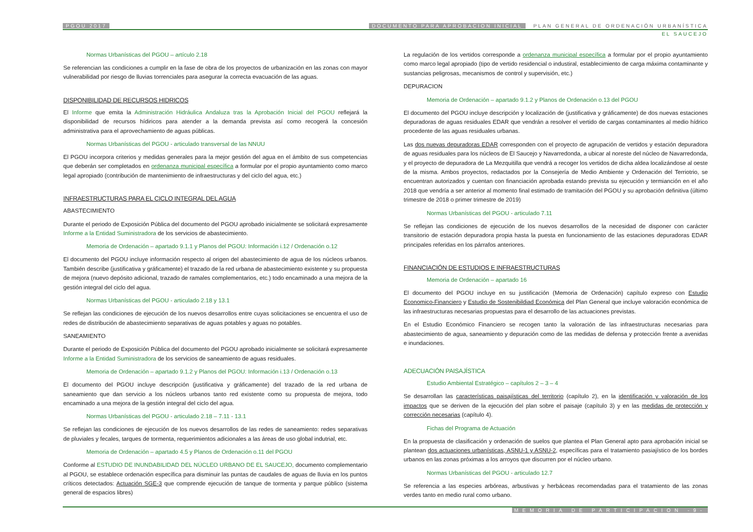PGOU 2017 DOCUMENTO PARA APROBACION INICIAL PLAN GENERAL DE ORDENACIÓN URBANÍSTICA
EL SAUCEJO
Normas Urbanísticas del PGOU – artículo 2.18
Se referencian las condiciones a cumplir en la fase de obra de los proyectos de urbanización en las zonas con mayor vulnerabilidad por riesgo de lluvias torrenciales para asegurar la correcta evacuación de las aguas.
DISPONIBILIDAD DE RECURSOS HIDRICOS
El Informe que emita la Administración Hidráulica Andaluza tras la Aprobación Inicial del PGOU reflejará la disponibilidad de recursos hídiricos para atender a la demanda prevista así como recogerá la concesión administrativa para el aprovechamiento de aguas públicas.
Normas Urbanísticas del PGOU - articulado transversal de las NNUU
El PGOU incorpora criterios y medidas generales para la mejor gestión del agua en el ámbito de sus competencias que deberán ser completados en ordenanza municipal específica a formular por el propio ayuntamiento como marco legal apropiado (contribución de mantenimiento de infraestructuras y del ciclo del agua, etc.)
INFRAESTRUCTURAS PARA EL CICLO INTEGRAL DEL AGUA
ABASTECIMIENTO
Durante el periodo de Exposición Pública del documento del PGOU aprobado inicialmente se solicitará expresamente Informe a la Entidad Suministradora de los servicios de abastecimiento.
Memoria de Ordenación – apartado 9.1.1 y Planos del PGOU: Información i.12 / Ordenación o.12
El documento del PGOU incluye información respecto al origen del abastecimiento de agua de los núcleos urbanos. También describe (justificativa y gráficamente) el trazado de la red urbana de abastecimiento existente y su propuesta de mejora (nuevo depósito adicional, trazado de ramales complementarios, etc.) todo encaminado a una mejora de la gestión integral del ciclo del agua.
Normas Urbanísticas del PGOU - articulado 2.18 y 13.1
Se reflejan las condiciones de ejecución de los nuevos desarrollos entre cuyas solicitaciones se encuentra el uso de redes de distribución de abastecimiento separativas de aguas potables y aguas no potables.
SANEAMIENTO
Durante el periodo de Exposición Pública del documento del PGOU aprobado inicialmente se solicitará expresamente Informe a la Entidad Suministradora de los servicios de saneamiento de aguas residuales.
Memoria de Ordenación – apartado 9.1.2 y Planos del PGOU: Información i.13 / Ordenación o.13
El documento del PGOU incluye descripción (justificativa y gráficamente) del trazado de la red urbana de saneamiento que dan servicio a los núcleos urbanos tanto red existente como su propuesta de mejora, todo encaminado a una mejora de la gestión integral del ciclo del agua.
Normas Urbanísticas del PGOU - articulado 2.18 – 7.11 - 13.1
Se reflejan las condiciones de ejecución de los nuevos desarrollos de las redes de saneamiento: redes separativas de pluviales y fecales, tarques de tormenta, requerimientos adicionales a las áreas de uso global indutrial, etc.
Memoria de Ordenación – apartado 4.5 y Planos de Ordenación o.11 del PGOU
Conforme al ESTUDIO DE INUNDABILIDAD DEL NÚCLEO URBANO DE EL SAUCEJO, documento complementario al PGOU, se establece ordenación específica para disminuir las puntas de caudales de aguas de lluvia en los puntos críticos detectados: Actuación SGE-3 que comprende ejecución de tanque de tormenta y parque público (sistema general de espacios libres)
La regulación de los vertidos corresponde a ordenanza municipal específica a formular por el propio ayuntamiento como marco legal apropiado (tipo de vertido residencial o industiral, establecimiento de carga máxima contaminante y sustancias peligrosas, mecanismos de control y supervisión, etc.)
DEPURACION
Memoria de Ordenación – apartado 9.1.2 y Planos de Ordenación o.13 del PGOU
El documento del PGOU incluye descripción y localización de (justificativa y gráficamente) de dos nuevas estaciones depuradoras de aguas residuales EDAR que vendrán a resolver el vertido de cargas contaminantes al medio hídrico procedente de las aguas residuales urbanas.
Las dos nuevas depuradoras EDAR corresponden con el proyecto de agrupación de vertidos y estación depuradora de aguas residuales para los núcleos de El Saucejo y Navarredonda, a ubicar al noreste del núcleo de Navarredonda, y el proyecto de depuradora de La Mezquitilla que vendrá a recoger los vertidos de dicha aldea localizándose al oeste de la misma. Ambos proyectos, redactados por la Consejería de Medio Ambiente y Ordenación del Terriotrio, se encuentran autorizados y cuentan con financiación aprobada estando prevista su ejecución y termianción en el año 2018 que vendría a ser anterior al momento final estimado de tramitación del PGOU y su aprobación definitiva (último trimestre de 2018 o primer trimestre de 2019)
Normas Urbanísticas del PGOU - articulado 7.11
Se reflejan las condiciones de ejecución de los nuevos desarrollos de la necesidad de disponer con carácter transitorio de estación depuradora propia hasta la puesta en funcionamiento de las estaciones depuradoras EDAR principales referidas en los párrafos anteriores.
FINANCIACIÓN DE ESTUDIOS E INFRAESTRUCTURAS
Memoria de Ordenación – apartado 16
El documento del PGOU incluye en su justificación (Memoria de Ordenación) capítulo expreso con Estudio Economico-Financiero y Estudio de Sostenibildiad Económica del Plan General que incluye valoración económica de las infraestructuras necesarias propuestas para el desarrollo de las actuaciones previstas.
En el Estudio Económico Financiero se recogen tanto la valoración de las infraestructuras necesarias para abastecimiento de agua, saneamiento y depuración como de las medidas de defensa y protección frente a avenidas e inundaciones.
ADECUACIÓN PAISAJÍSTICA
Estudio Ambiental Estratégico – capítulos 2 – 3 – 4
Se desarrollan las características paisajísticas del territorio (capítulo 2), en la identificación y valoración de los impactos que se deriven de la ejecución del plan sobre el paisaje (capítulo 3) y en las medidas de protección y corrección necesarias (capítulo 4).
Fichas del Programa de Actuación
En la propuesta de clasificación y ordenación de suelos que plantea el Plan General apto para aprobación inicial se plantean dos actuaciones urbanísticas, ASNU-1 y ASNU-2, específicas para el tratamiento pasiajístico de los bordes urbanos en las zonas próximas a los arroyos que discurren por el núcleo urbano.
Normas Urbanísticas del PGOU - articulado 12.7
Se referencia a las especies arbóreas, arbustivas y herbáceas recomendadas para el tratamiento de las zonas verdes tanto en medio rural como urbano.
MEMORIA DE PARTICIPACION -9-